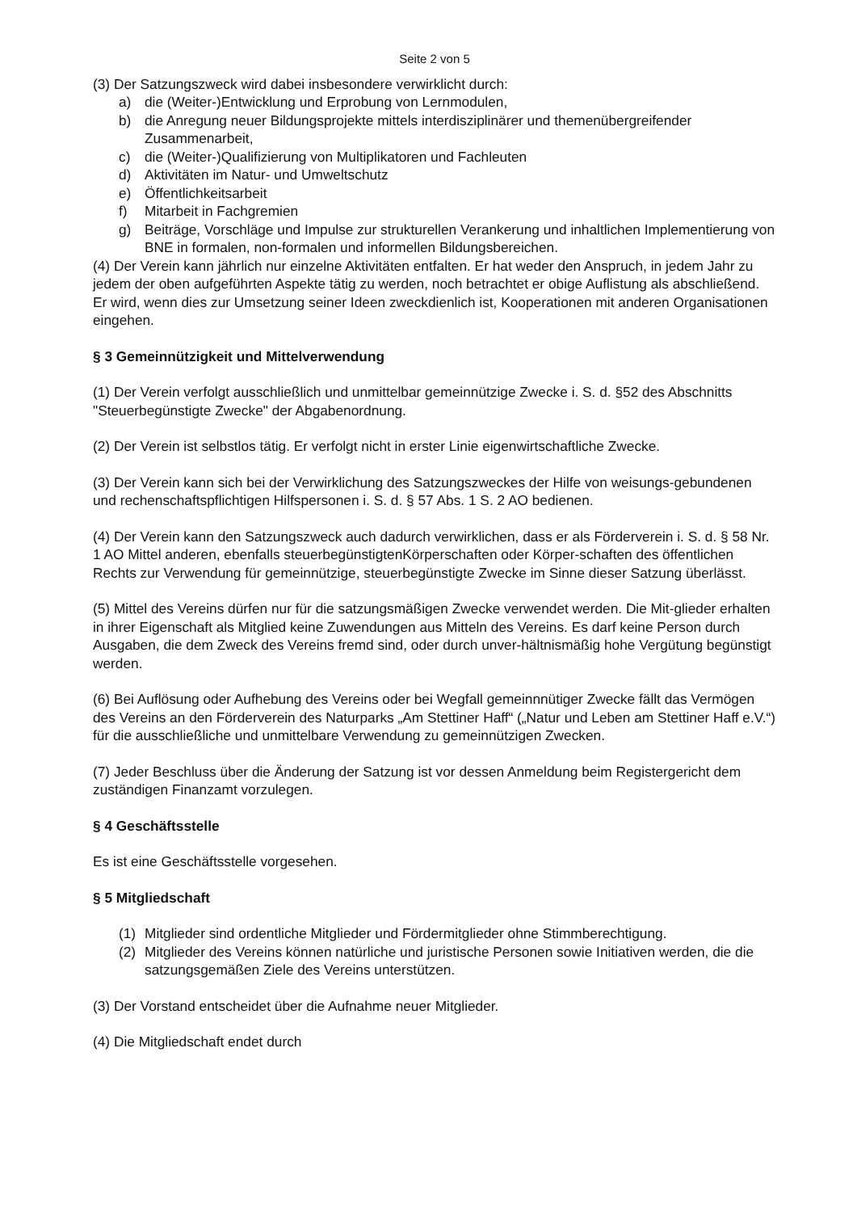Seite 2 von 5
(3) Der Satzungszweck wird dabei insbesondere verwirklicht durch:
a) die (Weiter-)Entwicklung und Erprobung von Lernmodulen,
b) die Anregung neuer Bildungsprojekte mittels interdisziplinärer und themenübergreifender Zusammenarbeit,
c) die (Weiter-)Qualifizierung von Multiplikatoren und Fachleuten
d) Aktivitäten im Natur- und Umweltschutz
e) Öffentlichkeitsarbeit
f) Mitarbeit in Fachgremien
g) Beiträge, Vorschläge und Impulse zur strukturellen Verankerung und inhaltlichen Implementierung von BNE in formalen, non-formalen und informellen Bildungsbereichen.
(4) Der Verein kann jährlich nur einzelne Aktivitäten entfalten. Er hat weder den Anspruch, in jedem Jahr zu jedem der oben aufgeführten Aspekte tätig zu werden, noch betrachtet er obige Auflistung als abschließend. Er wird, wenn dies zur Umsetzung seiner Ideen zweckdienlich ist, Kooperationen mit anderen Organisationen eingehen.
§ 3 Gemeinnützigkeit und Mittelverwendung
(1) Der Verein verfolgt ausschließlich und unmittelbar gemeinnützige Zwecke i. S. d. §52 des Abschnitts "Steuerbegünstigte Zwecke" der Abgabenordnung.
(2) Der Verein ist selbstlos tätig. Er verfolgt nicht in erster Linie eigenwirtschaftliche Zwecke.
(3) Der Verein kann sich bei der Verwirklichung des Satzungszweckes der Hilfe von weisungs-gebundenen und rechenschaftspflichtigen Hilfspersonen i. S. d. § 57 Abs. 1 S. 2 AO bedienen.
(4) Der Verein kann den Satzungszweck auch dadurch verwirklichen, dass er als Förderverein i. S. d. § 58 Nr. 1 AO Mittel anderen, ebenfalls steuerbegünstigtenKörperschaften oder Körper-schaften des öffentlichen Rechts zur Verwendung für gemeinnützige, steuerbegünstigte Zwecke im Sinne dieser Satzung überlässt.
(5) Mittel des Vereins dürfen nur für die satzungsmäßigen Zwecke verwendet werden. Die Mit-glieder erhalten in ihrer Eigenschaft als Mitglied keine Zuwendungen aus Mitteln des Vereins. Es darf keine Person durch Ausgaben, die dem Zweck des Vereins fremd sind, oder durch unver-hältnismäßig hohe Vergütung begünstigt werden.
(6) Bei Auflösung oder Aufhebung des Vereins oder bei Wegfall gemeinnnütiger Zwecke fällt das Vermögen des Vereins an den Förderverein des Naturparks „Am Stettiner Haff“ („Natur und Leben am Stettiner Haff e.V.“) für die ausschließliche und unmittelbare Verwendung zu gemeinnützigen Zwecken.
(7) Jeder Beschluss über die Änderung der Satzung ist vor dessen Anmeldung beim Registergericht dem zuständigen Finanzamt vorzulegen.
§ 4 Geschäftsstelle
Es ist eine Geschäftsstelle vorgesehen.
§ 5 Mitgliedschaft
(1) Mitglieder sind ordentliche Mitglieder und Fördermitglieder ohne Stimmberechtigung.
(2) Mitglieder des Vereins können natürliche und juristische Personen sowie Initiativen werden, die die satzungsgemäßen Ziele des Vereins unterstützen.
(3) Der Vorstand entscheidet über die Aufnahme neuer Mitglieder.
(4) Die Mitgliedschaft endet durch